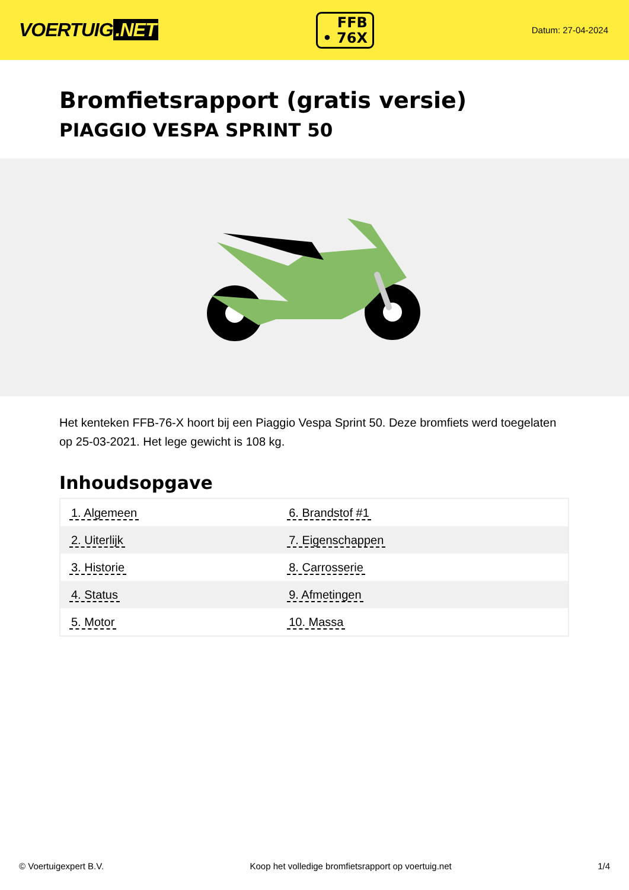VOERTUIG.NET
FFB
• 76X
Datum: 27-04-2024
Bromfietsrapport (gratis versie)
PIAGGIO VESPA SPRINT 50
Het kenteken FFB-76-X hoort bij een Piaggio Vespa Sprint 50. Deze bromfiets werd toegelaten op 25-03-2021. Het lege gewicht is 108 kg.
Inhoudsopgave
| 1. Algemeen | 6. Brandstof #1 |
| 2. Uiterlijk | 7. Eigenschappen |
| 3. Historie | 8. Carrosserie |
| 4. Status | 9. Afmetingen |
| 5. Motor | 10. Massa |
© Voertuigexpert B.V. Koop het volledige bromfietsrapport op voertuig.net 1/4